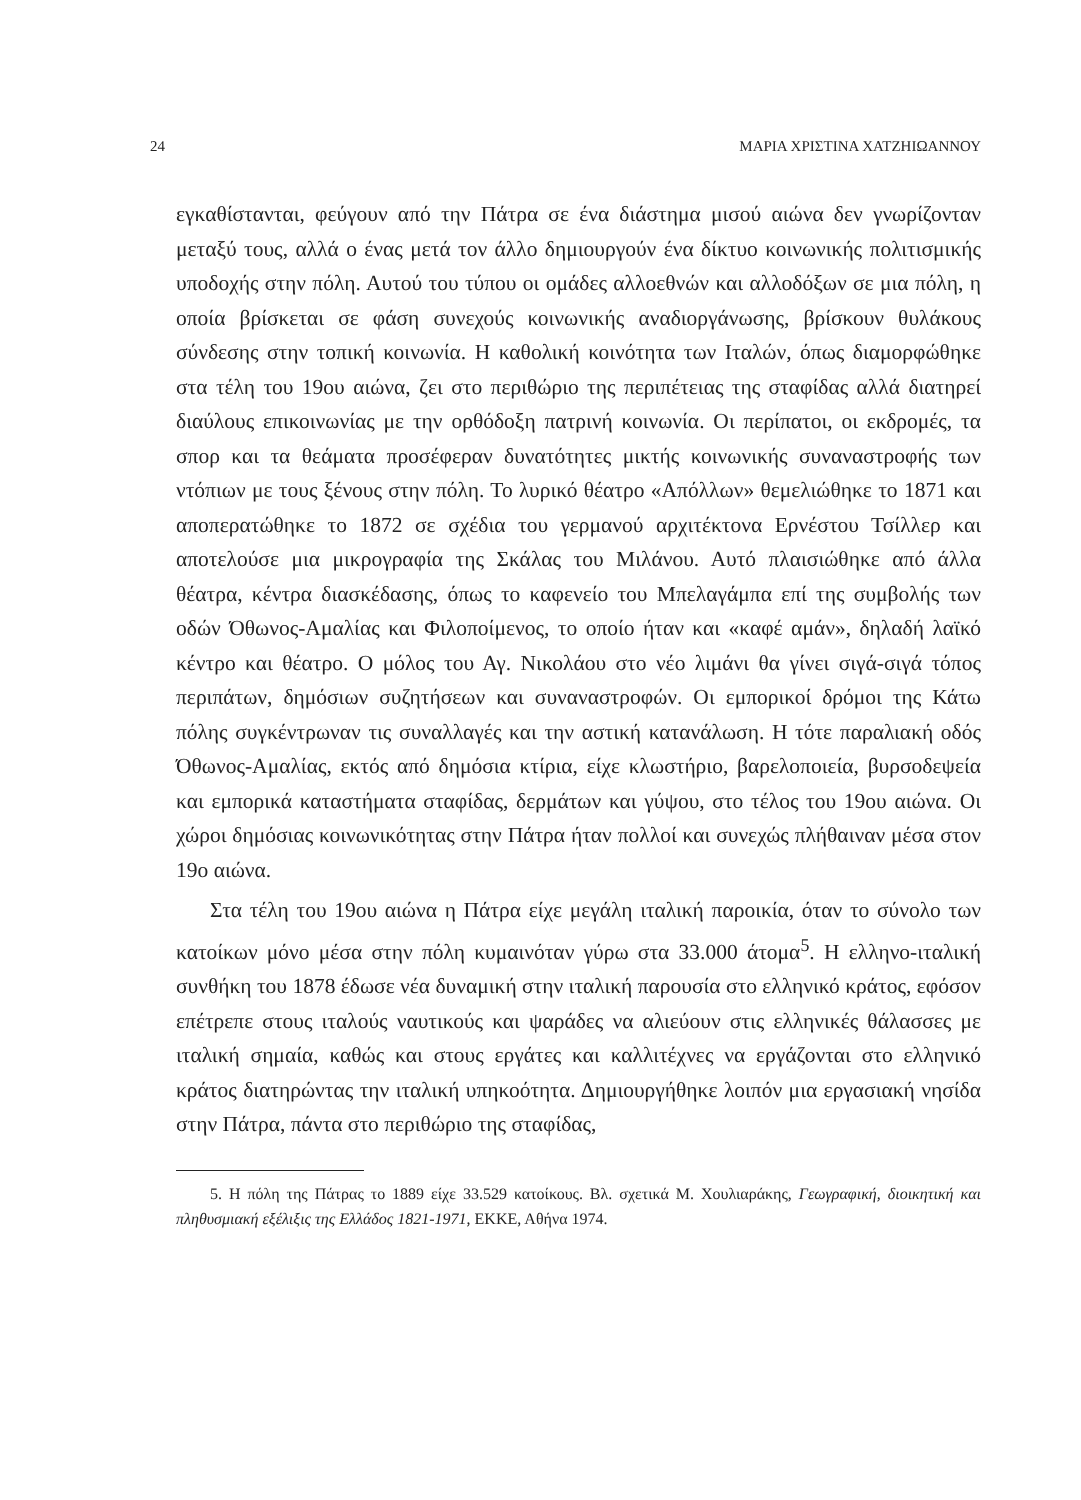24 ΜΑΡΙΑ ΧΡΙΣΤΙΝΑ ΧΑΤΖΗΙΩΑΝΝΟΥ
εγκαθίστανται, φεύγουν από την Πάτρα σε ένα διάστημα μισού αιώνα δεν γνωρίζονταν μεταξύ τους, αλλά ο ένας μετά τον άλλο δημιουργούν ένα δίκτυο κοινωνικής πολιτισμικής υποδοχής στην πόλη. Αυτού του τύπου οι ομάδες αλλοεθνών και αλλοδόξων σε μια πόλη, η οποία βρίσκεται σε φάση συνεχούς κοινωνικής αναδιοργάνωσης, βρίσκουν θυλάκους σύνδεσης στην τοπική κοινωνία. Η καθολική κοινότητα των Ιταλών, όπως διαμορφώθηκε στα τέλη του 19ου αιώνα, ζει στο περιθώριο της περιπέτειας της σταφίδας αλλά διατηρεί διαύλους επικοινωνίας με την ορθόδοξη πατρινή κοινωνία. Οι περίπατοι, οι εκδρομές, τα σπορ και τα θεάματα προσέφεραν δυνατότητες μικτής κοινωνικής συναναστροφής των ντόπιων με τους ξένους στην πόλη. Το λυρικό θέατρο «Απόλλων» θεμελιώθηκε το 1871 και αποπερατώθηκε το 1872 σε σχέδια του γερμανού αρχιτέκτονα Ερνέστου Τσίλλερ και αποτελούσε μια μικρογραφία της Σκάλας του Μιλάνου. Αυτό πλαισιώθηκε από άλλα θέατρα, κέντρα διασκέδασης, όπως το καφενείο του Μπελαγάμπα επί της συμβολής των οδών Όθωνος-Αμαλίας και Φιλοποίμενος, το οποίο ήταν και «καφέ αμάν», δηλαδή λαϊκό κέντρο και θέατρο. Ο μόλος του Αγ. Νικολάου στο νέο λιμάνι θα γίνει σιγά-σιγά τόπος περιπάτων, δημόσιων συζητήσεων και συναναστροφών. Οι εμπορικοί δρόμοι της Κάτω πόλης συγκέντρωναν τις συναλλαγές και την αστική κατανάλωση. Η τότε παραλιακή οδός Όθωνος-Αμαλίας, εκτός από δημόσια κτίρια, είχε κλωστήριο, βαρελοποιεία, βυρσοδεψεία και εμπορικά καταστήματα σταφίδας, δερμάτων και γύψου, στο τέλος του 19ου αιώνα. Οι χώροι δημόσιας κοινωνικότητας στην Πάτρα ήταν πολλοί και συνεχώς πλήθαιναν μέσα στον 19ο αιώνα.
Στα τέλη του 19ου αιώνα η Πάτρα είχε μεγάλη ιταλική παροικία, όταν το σύνολο των κατοίκων μόνο μέσα στην πόλη κυμαινόταν γύρω στα 33.000 άτομα<sup>5</sup>. Η ελληνο-ιταλική συνθήκη του 1878 έδωσε νέα δυναμική στην ιταλική παρουσία στο ελληνικό κράτος, εφόσον επέτρεπε στους ιταλούς ναυτικούς και ψαράδες να αλιεύουν στις ελληνικές θάλασσες με ιταλική σημαία, καθώς και στους εργάτες και καλλιτέχνες να εργάζονται στο ελληνικό κράτος διατηρώντας την ιταλική υπηκοότητα. Δημιουργήθηκε λοιπόν μια εργασιακή νησίδα στην Πάτρα, πάντα στο περιθώριο της σταφίδας,
5. Η πόλη της Πάτρας το 1889 είχε 33.529 κατοίκους. Βλ. σχετικά Μ. Χουλιαράκης, Γεωγραφική, διοικητική και πληθυσμιακή εξέλιξις της Ελλάδος 1821-1971, ΕΚΚΕ, Αθήνα 1974.